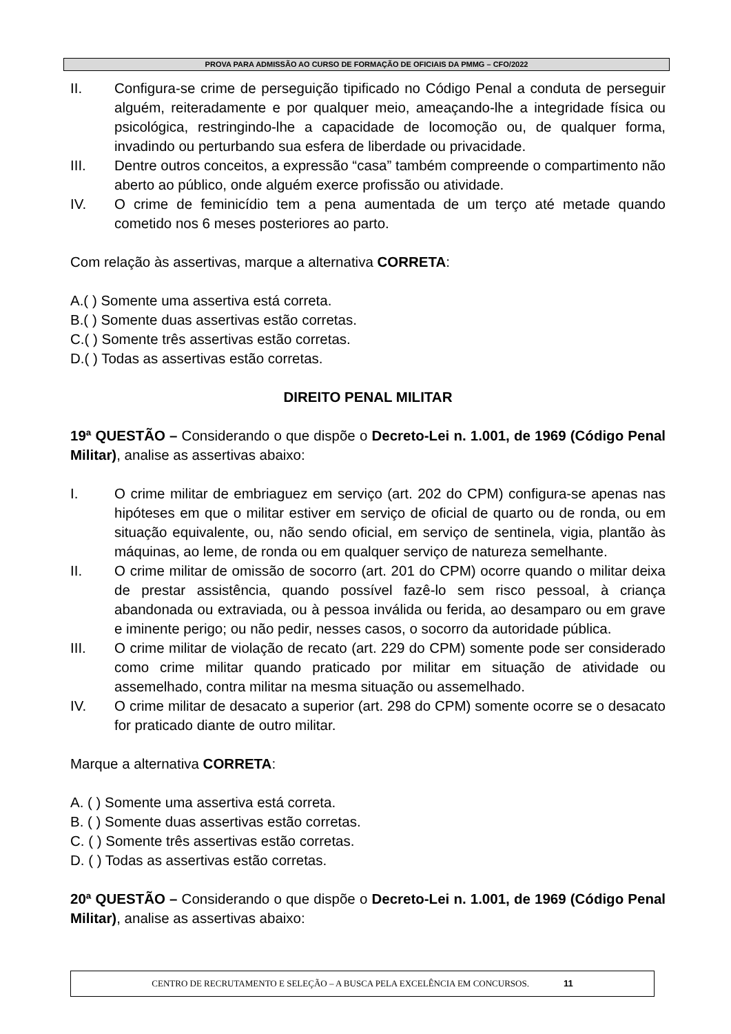PROVA PARA ADMISSÃO AO CURSO DE FORMAÇÃO DE OFICIAIS DA PMMG – CFO/2022
II. Configura-se crime de perseguição tipificado no Código Penal a conduta de perseguir alguém, reiteradamente e por qualquer meio, ameaçando-lhe a integridade física ou psicológica, restringindo-lhe a capacidade de locomoção ou, de qualquer forma, invadindo ou perturbando sua esfera de liberdade ou privacidade.
III. Dentre outros conceitos, a expressão “casa” também compreende o compartimento não aberto ao público, onde alguém exerce profissão ou atividade.
IV. O crime de feminicídio tem a pena aumentada de um terço até metade quando cometido nos 6 meses posteriores ao parto.
Com relação às assertivas, marque a alternativa CORRETA:
A.( ) Somente uma assertiva está correta.
B.( ) Somente duas assertivas estão corretas.
C.( ) Somente três assertivas estão corretas.
D.( ) Todas as assertivas estão corretas.
DIREITO PENAL MILITAR
19ª QUESTÃO – Considerando o que dispõe o Decreto-Lei n. 1.001, de 1969 (Código Penal Militar), analise as assertivas abaixo:
I. O crime militar de embriaguez em serviço (art. 202 do CPM) configura-se apenas nas hipóteses em que o militar estiver em serviço de oficial de quarto ou de ronda, ou em situação equivalente, ou, não sendo oficial, em serviço de sentinela, vigia, plantão às máquinas, ao leme, de ronda ou em qualquer serviço de natureza semelhante.
II. O crime militar de omissão de socorro (art. 201 do CPM) ocorre quando o militar deixa de prestar assistência, quando possível fazê-lo sem risco pessoal, à criança abandonada ou extraviada, ou à pessoa inválida ou ferida, ao desamparo ou em grave e iminente perigo; ou não pedir, nesses casos, o socorro da autoridade pública.
III. O crime militar de violação de recato (art. 229 do CPM) somente pode ser considerado como crime militar quando praticado por militar em situação de atividade ou assemelhado, contra militar na mesma situação ou assemelhado.
IV. O crime militar de desacato a superior (art. 298 do CPM) somente ocorre se o desacato for praticado diante de outro militar.
Marque a alternativa CORRETA:
A. ( ) Somente uma assertiva está correta.
B. ( ) Somente duas assertivas estão corretas.
C. ( ) Somente três assertivas estão corretas.
D. ( ) Todas as assertivas estão corretas.
20ª QUESTÃO – Considerando o que dispõe o Decreto-Lei n. 1.001, de 1969 (Código Penal Militar), analise as assertivas abaixo:
CENTRO DE RECRUTAMENTO E SELEÇÃO – A BUSCA PELA EXCELÊNCIA EM CONCURSOS. 11